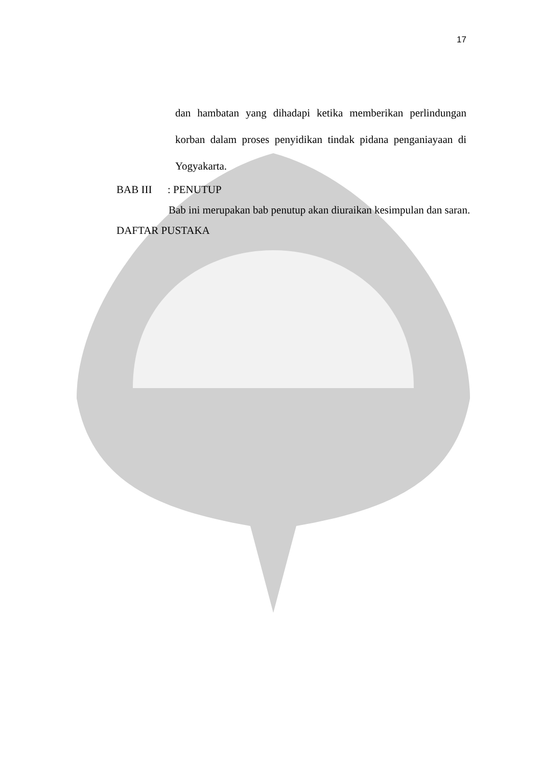17
dan hambatan yang dihadapi ketika memberikan perlindungan korban dalam proses penyidikan tindak pidana penganiayaan di Yogyakarta.
BAB III: PENUTUP
Bab ini merupakan bab penutup akan diuraikan kesimpulan dan saran.
DAFTAR PUSTAKA